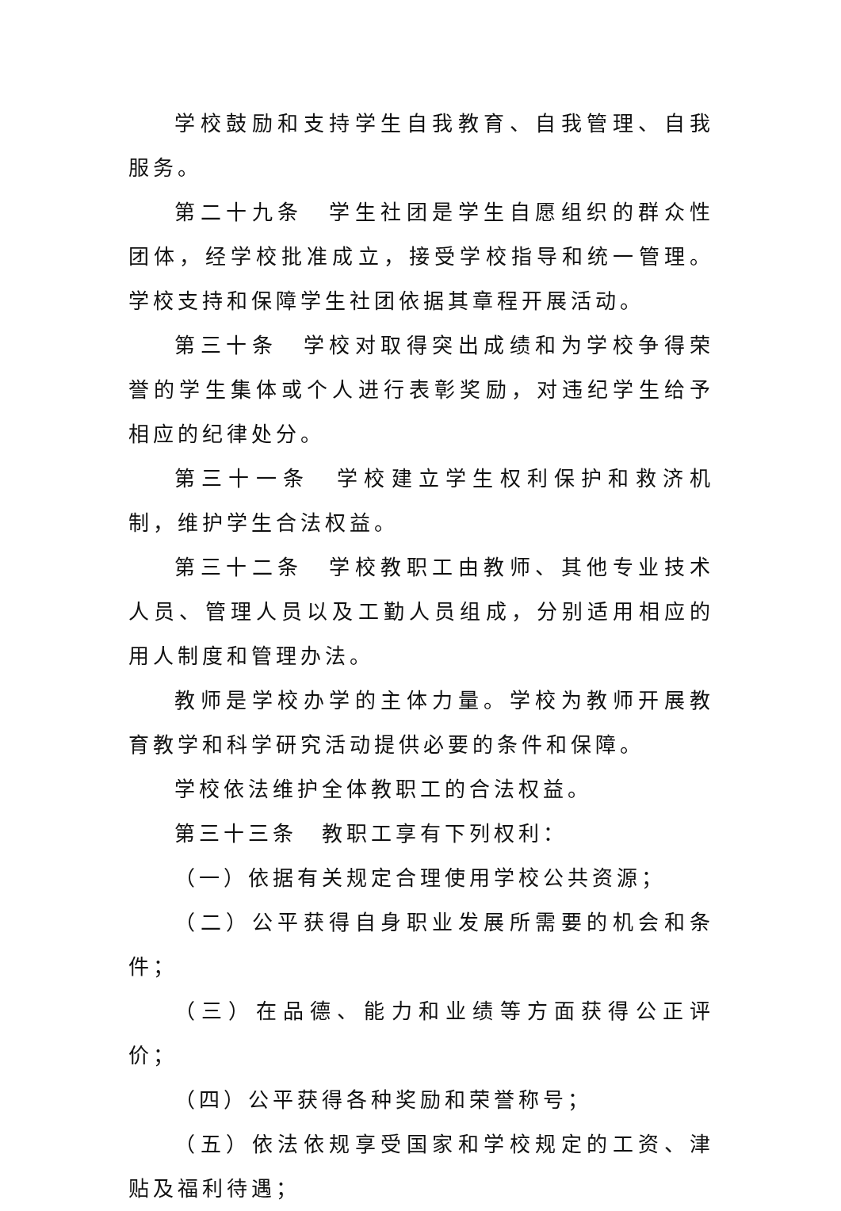学校鼓励和支持学生自我教育、自我管理、自我服务。
第二十九条　学生社团是学生自愿组织的群众性团体，经学校批准成立，接受学校指导和统一管理。学校支持和保障学生社团依据其章程开展活动。
第三十条　学校对取得突出成绩和为学校争得荣誉的学生集体或个人进行表彰奖励，对违纪学生给予相应的纪律处分。
第三十一条　学校建立学生权利保护和救济机制，维护学生合法权益。
第三十二条　学校教职工由教师、其他专业技术人员、管理人员以及工勤人员组成，分别适用相应的用人制度和管理办法。
教师是学校办学的主体力量。学校为教师开展教育教学和科学研究活动提供必要的条件和保障。
学校依法维护全体教职工的合法权益。
第三十三条　教职工享有下列权利：
（一）依据有关规定合理使用学校公共资源；
（二）公平获得自身职业发展所需要的机会和条件；
（三）在品德、能力和业绩等方面获得公正评价；
（四）公平获得各种奖励和荣誉称号；
（五）依法依规享受国家和学校规定的工资、津贴及福利待遇；